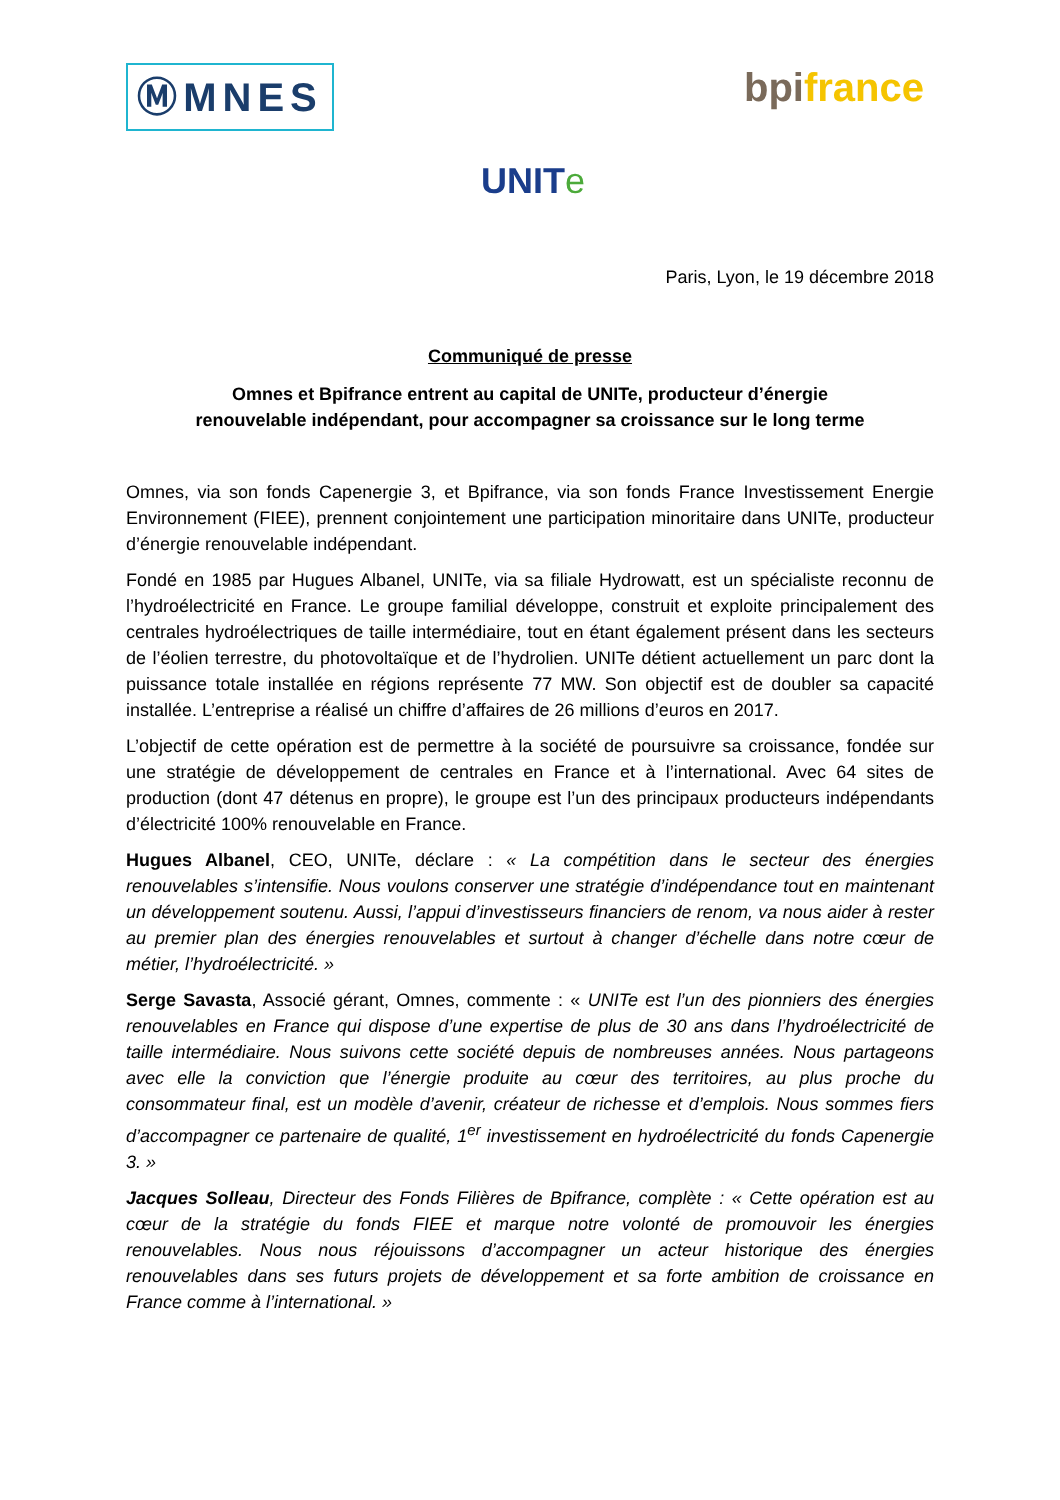ⓂMNES bpi france
UNITe
Paris, Lyon, le 19 décembre 2018
Communiqué de presse
Omnes et Bpifrance entrent au capital de UNITe, producteur d’énergie
renouvelable indépendant, pour accompagner sa croissance sur le long terme
Omnes, via son fonds Capenergie 3, et Bpifrance, via son fonds France Investissement Energie Environnement (FIEE), prennent conjointement une participation minoritaire dans UNITe, producteur d’énergie renouvelable indépendant.
Fondé en 1985 par Hugues Albanel, UNITe, via sa filiale Hydrowatt, est un spécialiste reconnu de l’hydroélectricité en France. Le groupe familial développe, construit et exploite principalement des centrales hydroélectriques de taille intermédiaire, tout en étant également présent dans les secteurs de l’éolien terrestre, du photovoltaïque et de l’hydrolien. UNITe détient actuellement un parc dont la puissance totale installée en régions représente 77 MW. Son objectif est de doubler sa capacité installée. L’entreprise a réalisé un chiffre d’affaires de 26 millions d’euros en 2017.
L’objectif de cette opération est de permettre à la société de poursuivre sa croissance, fondée sur une stratégie de développement de centrales en France et à l’international. Avec 64 sites de production (dont 47 détenus en propre), le groupe est l’un des principaux producteurs indépendants d’électricité 100% renouvelable en France.
Hugues Albanel, CEO, UNITe, déclare : « La compétition dans le secteur des énergies renouvelables s’intensifie. Nous voulons conserver une stratégie d’indépendance tout en maintenant un développement soutenu. Aussi, l’appui d’investisseurs financiers de renom, va nous aider à rester au premier plan des énergies renouvelables et surtout à changer d’échelle dans notre cœur de métier, l’hydroélectricité. »
Serge Savasta, Associé gérant, Omnes, commente : « UNITe est l’un des pionniers des énergies renouvelables en France qui dispose d’une expertise de plus de 30 ans dans l’hydroélectricité de taille intermédiaire. Nous suivons cette société depuis de nombreuses années. Nous partageons avec elle la conviction que l’énergie produite au cœur des territoires, au plus proche du consommateur final, est un modèle d’avenir, créateur de richesse et d’emplois. Nous sommes fiers d’accompagner ce partenaire de qualité, 1<sup>er</sup> investissement en hydroélectricité du fonds Capenergie 3. »
Jacques Solleau, Directeur des Fonds Filières de Bpifrance, complète : « Cette opération est au cœur de la stratégie du fonds FIEE et marque notre volonté de promouvoir les énergies renouvelables. Nous nous réjouissons d’accompagner un acteur historique des énergies renouvelables dans ses futurs projets de développement et sa forte ambition de croissance en France comme à l’international. »